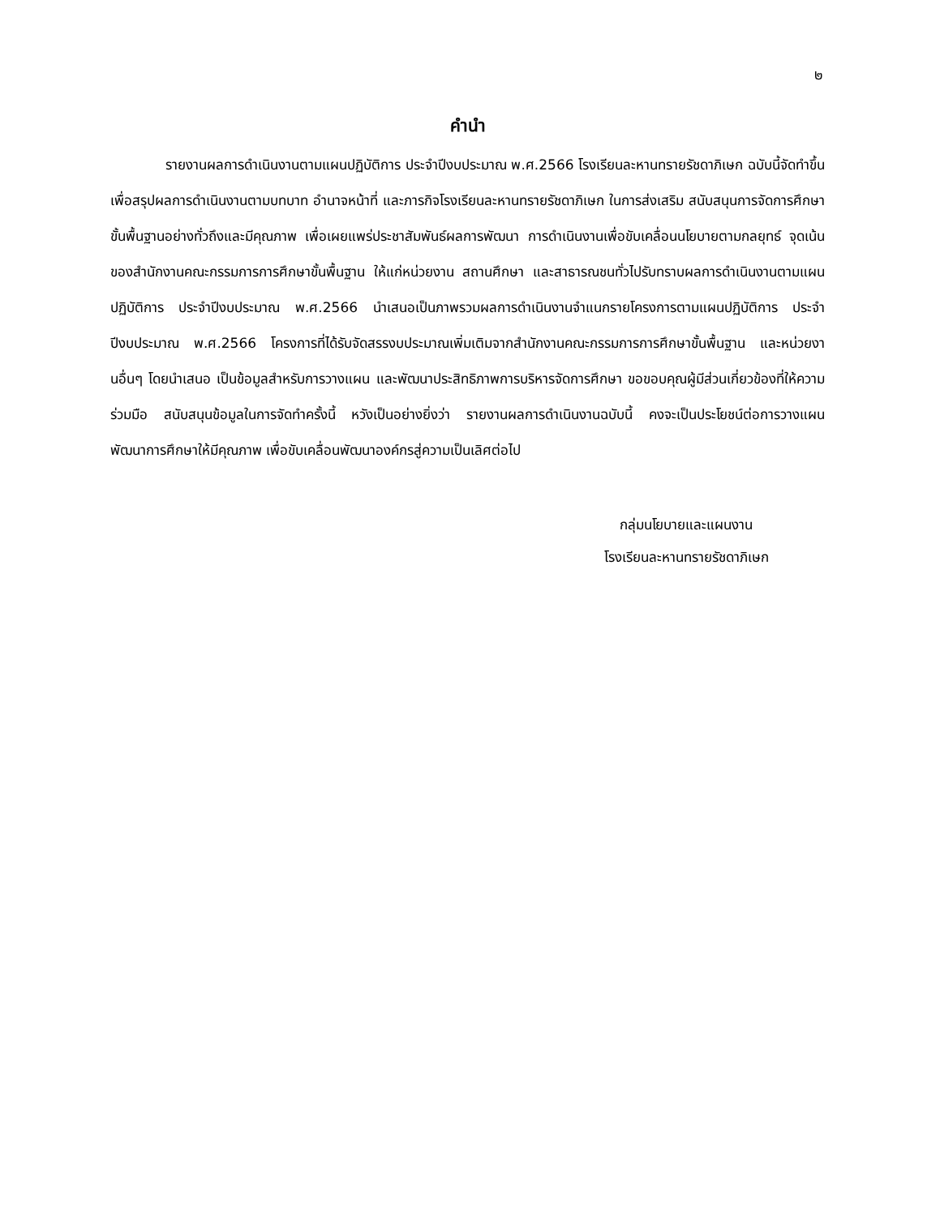๒
คำนำ
รายงานผลการดำเนินงานตามแผนปฏิบัติการ ประจำปีงบประมาณ พ.ศ.2566 โรงเรียนละหานทรายรัชดาภิเษก ฉบับนี้จัดทำขึ้น เพื่อสรุปผลการดำเนินงานตามบทบาท อำนาจหน้าที่ และภารกิจโรงเรียนละหานทรายรัชดาภิเษก ในการส่งเสริม สนับสนุนการจัดการศึกษาขั้นพื้นฐานอย่างทั่วถึงและมีคุณภาพ เพื่อเผยแพร่ประชาสัมพันธ์ผลการพัฒนา การดำเนินงานเพื่อขับเคลื่อนนโยบายตามกลยุทธ์ จุดเน้นของสำนักงานคณะกรรมการการศึกษาขั้นพื้นฐาน ให้แก่หน่วยงาน สถานศึกษา และสาธารณชนทั่วไปรับทราบผลการดำเนินงานตามแผนปฏิบัติการ ประจำปีงบประมาณ พ.ศ.2566 นำเสนอเป็นภาพรวมผลการดำเนินงานจำแนกรายโครงการตามแผนปฏิบัติการ ประจำปีงบประมาณ พ.ศ.2566 โครงการที่ได้รับจัดสรรงบประมาณเพิ่มเติมจากสำนักงานคณะกรรมการการศึกษาขั้นพื้นฐาน และหน่วยงานอื่นๆ โดยนำเสนอ เป็นข้อมูลสำหรับการวางแผน และพัฒนาประสิทธิภาพการบริหารจัดการศึกษา ขอขอบคุณผู้มีส่วนเกี่ยวข้องที่ให้ความร่วมมือ สนับสนุนข้อมูลในการจัดทำครั้งนี้ หวังเป็นอย่างยิ่งว่า รายงานผลการดำเนินงานฉบับนี้ คงจะเป็นประโยชน์ต่อการวางแผนพัฒนาการศึกษาให้มีคุณภาพ เพื่อขับเคลื่อนพัฒนาองค์กรสู่ความเป็นเลิศต่อไป
กลุ่มนโยบายและแผนงาน
โรงเรียนละหานทรายรัชดาภิเษก